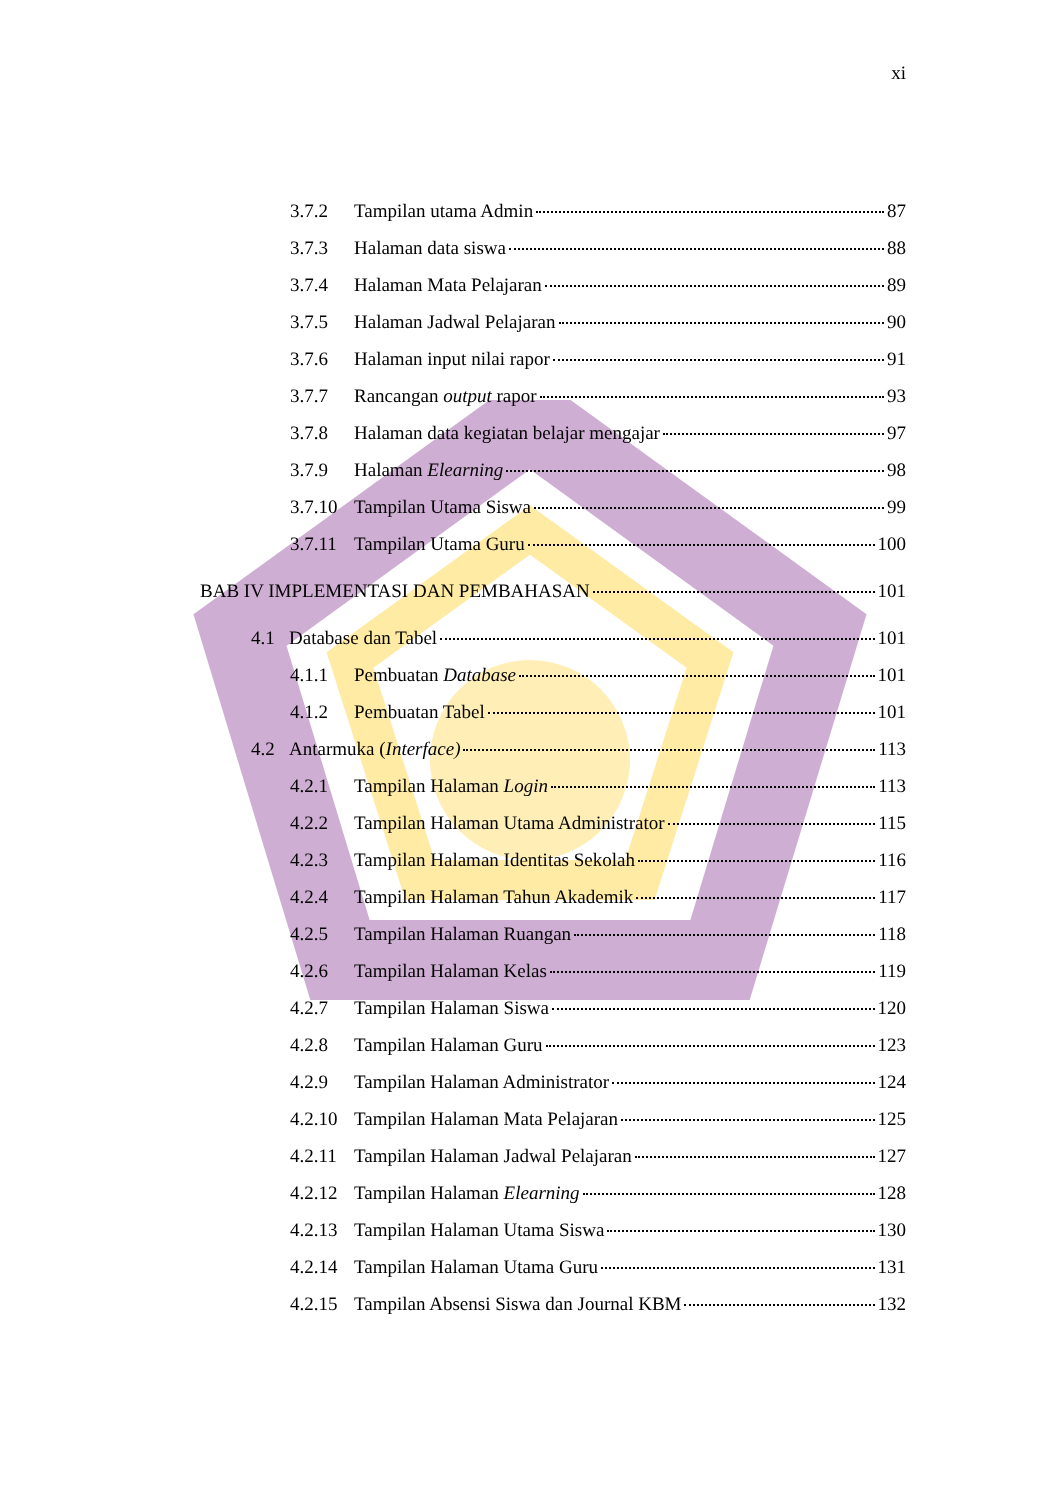xi
3.7.2 Tampilan utama Admin 87
3.7.3 Halaman data siswa 88
3.7.4 Halaman Mata Pelajaran 89
3.7.5 Halaman Jadwal Pelajaran 90
3.7.6 Halaman input nilai rapor 91
3.7.7 Rancangan output rapor 93
3.7.8 Halaman data kegiatan belajar mengajar 97
3.7.9 Halaman Elearning 98
3.7.10 Tampilan Utama Siswa 99
3.7.11 Tampilan Utama Guru 100
BAB IV IMPLEMENTASI DAN PEMBAHASAN 101
4.1 Database dan Tabel 101
4.1.1 Pembuatan Database 101
4.1.2 Pembuatan Tabel 101
4.2 Antarmuka (Interface) 113
4.2.1 Tampilan Halaman Login 113
4.2.2 Tampilan Halaman Utama Administrator 115
4.2.3 Tampilan Halaman Identitas Sekolah 116
4.2.4 Tampilan Halaman Tahun Akademik 117
4.2.5 Tampilan Halaman Ruangan 118
4.2.6 Tampilan Halaman Kelas 119
4.2.7 Tampilan Halaman Siswa 120
4.2.8 Tampilan Halaman Guru 123
4.2.9 Tampilan Halaman Administrator 124
4.2.10 Tampilan Halaman Mata Pelajaran 125
4.2.11 Tampilan Halaman Jadwal Pelajaran 127
4.2.12 Tampilan Halaman Elearning 128
4.2.13 Tampilan Halaman Utama Siswa 130
4.2.14 Tampilan Halaman Utama Guru 131
4.2.15 Tampilan Absensi Siswa dan Journal KBM 132